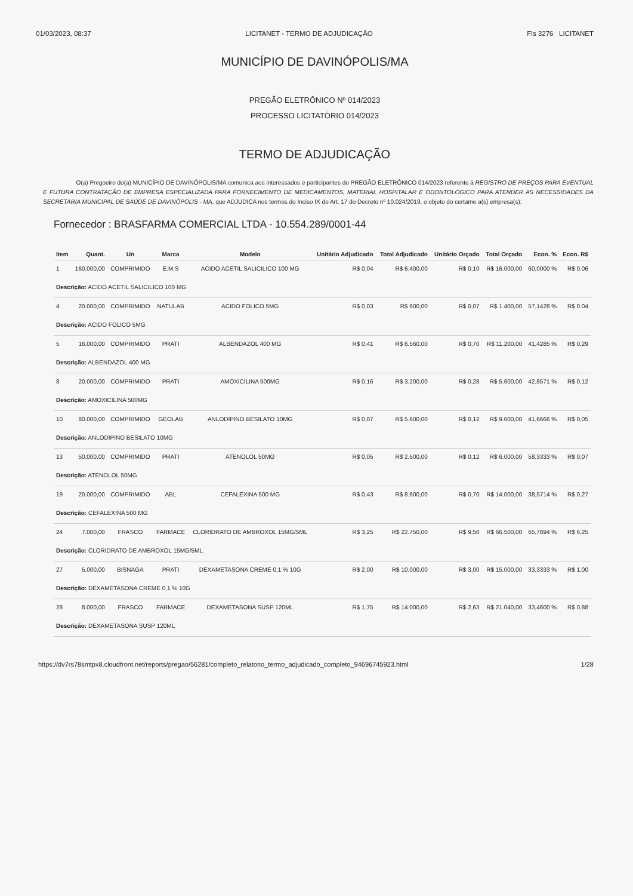01/03/2023, 08:37 LICITANET - TERMO DE ADJUDICAÇÃO Fls 3276 LICITANET
MUNICÍPIO DE DAVINÓPOLIS/MA
PREGÃO ELETRÔNICO Nº 014/2023
PROCESSO LICITATÓRIO 014/2023
TERMO DE ADJUDICAÇÃO
O(a) Pregoeiro do(a) MUNICÍPIO DE DAVINÓPOLIS/MA comunica aos interessados e participantes do PREGÃO ELETRÔNICO 014/2023 referente à REGISTRO DE PREÇOS PARA EVENTUAL E FUTURA CONTRATAÇÃO DE EMPRESA ESPECIALIZADA PARA FORNECIMENTO DE MEDICAMENTOS, MATERIAL HOSPITALAR E ODONTOLÓGICO PARA ATENDER AS NECESSIDADES DA SECRETARIA MUNICIPAL DE SAÚDE DE DAVINÓPOLIS - MA, que ADJUDICA nos termos do Inciso IX do Art. 17 do Decreto nº 10.024/2019, o objeto do certame a(s) empresa(s):
Fornecedor : BRASFARMA COMERCIAL LTDA - 10.554.289/0001-44
| Item | Quant. | Un | Marca | Modelo | Unitário Adjudicado | Total Adjudicado | Unitário Orçado | Total Orçado | Econ. % | Econ. R$ |
| --- | --- | --- | --- | --- | --- | --- | --- | --- | --- | --- |
| 1 | 160.000,00 | COMPRIMIDO | E.M.S | ACIDO ACETIL SALICILICO 100 MG | R$ 0,04 | R$ 6.400,00 | R$ 0,10 | R$ 16.000,00 | 60,0000 % | R$ 0.06 |
| Descrição: ACIDO ACETIL SALICILICO 100 MG | | | | | | | | | | |
| 4 | 20.000,00 | COMPRIMIDO | NATULAB | ACIDO FOLICO 5MG | R$ 0,03 | R$ 600,00 | R$ 0,07 | R$ 1.400,00 | 57,1428 % | R$ 0.04 |
| Descrição: ACIDO FOLICO 5MG | | | | | | | | | | |
| 5 | 16.000,00 | COMPRIMIDO | PRATI | ALBENDAZOL 400 MG | R$ 0,41 | R$ 6.560,00 | R$ 0,70 | R$ 11.200,00 | 41,4285 % | R$ 0,29 |
| Descrição: ALBENDAZOL 400 MG | | | | | | | | | | |
| 8 | 20.000,00 | COMPRIMIDO | PRATI | AMOXICILINA 500MG | R$ 0,16 | R$ 3.200,00 | R$ 0,28 | R$ 5.600,00 | 42,8571 % | R$ 0,12 |
| Descrição: AMOXICILINA 500MG | | | | | | | | | | |
| 10 | 80.000,00 | COMPRIMIDO | GEOLAB | ANLODIPINO BESILATO 10MG | R$ 0,07 | R$ 5.600,00 | R$ 0,12 | R$ 9.600,00 | 41,6666 % | R$ 0,05 |
| Descrição: ANLODIPINO BESILATO 10MG | | | | | | | | | | |
| 13 | 50.000,00 | COMPRIMIDO | PRATI | ATENOLOL 50MG | R$ 0,05 | R$ 2.500,00 | R$ 0,12 | R$ 6.000,00 | 58,3333 % | R$ 0,07 |
| Descrição: ATENOLOL 50MG | | | | | | | | | | |
| 19 | 20.000,00 | COMPRIMIDO | ABL | CEFALEXINA 500 MG | R$ 0,43 | R$ 8.600,00 | R$ 0,70 | R$ 14.000,00 | 38,5714 % | R$ 0,27 |
| Descrição: CEFALEXINA 500 MG | | | | | | | | | | |
| 24 | 7.000,00 | FRASCO | FARMACE | CLORIDRATO DE AMBROXOL 15MG/5ML | R$ 3,25 | R$ 22.750,00 | R$ 9,50 | R$ 66.500,00 | 65,7894 % | R$ 6,25 |
| Descrição: CLORIDRATO DE AMBROXOL 15MG/5ML | | | | | | | | | | |
| 27 | 5.000,00 | BISNAGA | PRATI | DEXAMETASONA CREME 0,1 % 10G | R$ 2,00 | R$ 10.000,00 | R$ 3,00 | R$ 15.000,00 | 33,3333 % | R$ 1,00 |
| Descrição: DEXAMETASONA CREME 0,1 % 10G | | | | | | | | | | |
| 28 | 8.000,00 | FRASCO | FARMACE | DEXAMETASONA SUSP 120ML | R$ 1,75 | R$ 14.000,00 | R$ 2,63 | R$ 21.040,00 | 33,4600 % | R$ 0,88 |
| Descrição: DEXAMETASONA SUSP 120ML | | | | | | | | | | |
https://dv7rs78smtpx8.cloudfront.net/reports/pregao/56281/completo_relatorio_termo_adjudicado_completo_94696745923.html 1/28